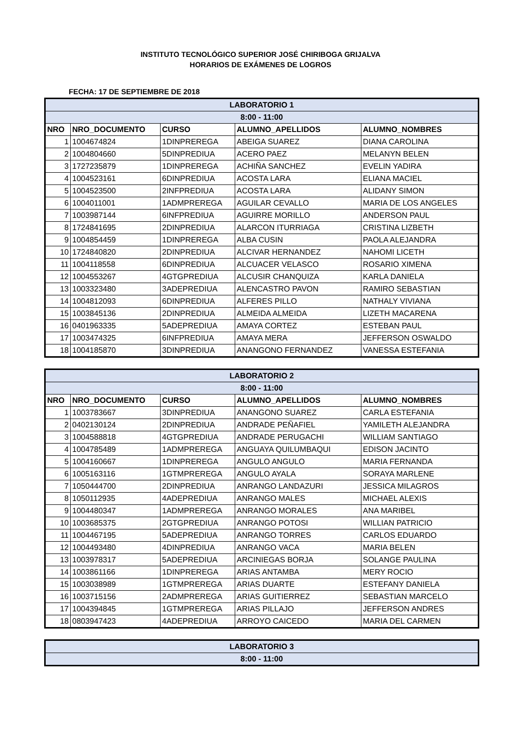INSTITUTO TECNOLÓGICO SUPERIOR JOSÉ CHIRIBOGA GRIJALVA
HORARIOS DE EXÁMENES DE LOGROS
FECHA: 17 DE SEPTIEMBRE DE 2018
| LABORATORIO 1 | | | | |
| 8:00 - 11:00 | | | | |
| NRO | NRO_DOCUMENTO | CURSO | ALUMNO_APELLIDOS | ALUMNO_NOMBRES |
| 1 | 1004674824 | 1DINPREREGA | ABEIGA SUAREZ | DIANA CAROLINA |
| 2 | 1004804660 | 5DINPREDIUA | ACERO PAEZ | MELANYN BELEN |
| 3 | 1727235879 | 1DINPREREGA | ACHIÑA SANCHEZ | EVELIN YADIRA |
| 4 | 1004523161 | 6DINPREDIUA | ACOSTA LARA | ELIANA MACIEL |
| 5 | 1004523500 | 2INFPREDIUA | ACOSTA LARA | ALIDANY SIMON |
| 6 | 1004011001 | 1ADMPREREGA | AGUILAR CEVALLO | MARIA DE LOS ANGELES |
| 7 | 1003987144 | 6INFPREDIUA | AGUIRRE MORILLO | ANDERSON PAUL |
| 8 | 1724841695 | 2DINPREDIUA | ALARCON ITURRIAGA | CRISTINA LIZBETH |
| 9 | 1004854459 | 1DINPREREGA | ALBA CUSIN | PAOLA ALEJANDRA |
| 10 | 1724840820 | 2DINPREDIUA | ALCIVAR HERNANDEZ | NAHOMI LICETH |
| 11 | 1004118558 | 6DINPREDIUA | ALCUACER VELASCO | ROSARIO XIMENA |
| 12 | 1004553267 | 4GTGPREDIUA | ALCUSIR CHANQUIZA | KARLA DANIELA |
| 13 | 1003323480 | 3ADEPREDIUA | ALENCASTRO PAVON | RAMIRO SEBASTIAN |
| 14 | 1004812093 | 6DINPREDIUA | ALFERES PILLO | NATHALY VIVIANA |
| 15 | 1003845136 | 2DINPREDIUA | ALMEIDA ALMEIDA | LIZETH MACARENA |
| 16 | 0401963335 | 5ADEPREDIUA | AMAYA CORTEZ | ESTEBAN PAUL |
| 17 | 1003474325 | 6INFPREDIUA | AMAYA MERA | JEFFERSON OSWALDO |
| 18 | 1004185870 | 3DINPREDIUA | ANANGONO FERNANDEZ | VANESSA ESTEFANIA |
| LABORATORIO 2 | | | | |
| 8:00 - 11:00 | | | | |
| NRO | NRO_DOCUMENTO | CURSO | ALUMNO_APELLIDOS | ALUMNO_NOMBRES |
| 1 | 1003783667 | 3DINPREDIUA | ANANGONO SUAREZ | CARLA ESTEFANIA |
| 2 | 0402130124 | 2DINPREDIUA | ANDRADE PEÑAFIEL | YAMILETH ALEJANDRA |
| 3 | 1004588818 | 4GTGPREDIUA | ANDRADE PERUGACHI | WILLIAM SANTIAGO |
| 4 | 1004785489 | 1ADMPREREGA | ANGUAYA QUILUMBAQUI | EDISON JACINTO |
| 5 | 1004160667 | 1DINPREREGA | ANGULO ANGULO | MARIA FERNANDA |
| 6 | 1005163116 | 1GTMPREREGA | ANGULO AYALA | SORAYA MARLENE |
| 7 | 1050444700 | 2DINPREDIUA | ANRANGO LANDAZURI | JESSICA MILAGROS |
| 8 | 1050112935 | 4ADEPREDIUA | ANRANGO MALES | MICHAEL ALEXIS |
| 9 | 1004480347 | 1ADMPREREGA | ANRANGO MORALES | ANA MARIBEL |
| 10 | 1003685375 | 2GTGPREDIUA | ANRANGO POTOSI | WILLIAN PATRICIO |
| 11 | 1004467195 | 5ADEPREDIUA | ANRANGO TORRES | CARLOS EDUARDO |
| 12 | 1004493480 | 4DINPREDIUA | ANRANGO VACA | MARIA BELEN |
| 13 | 1003978317 | 5ADEPREDIUA | ARCINIEGAS BORJA | SOLANGE PAULINA |
| 14 | 1003861166 | 1DINPREREGA | ARIAS ANTAMBA | MERY ROCIO |
| 15 | 1003038989 | 1GTMPREREGA | ARIAS DUARTE | ESTEFANY DANIELA |
| 16 | 1003715156 | 2ADMPREREGA | ARIAS GUITIERREZ | SEBASTIAN MARCELO |
| 17 | 1004394845 | 1GTMPREREGA | ARIAS PILLAJO | JEFFERSON ANDRES |
| 18 | 0803947423 | 4ADEPREDIUA | ARROYO CAICEDO | MARIA DEL CARMEN |
| LABORATORIO 3 |
| 8:00 - 11:00 |